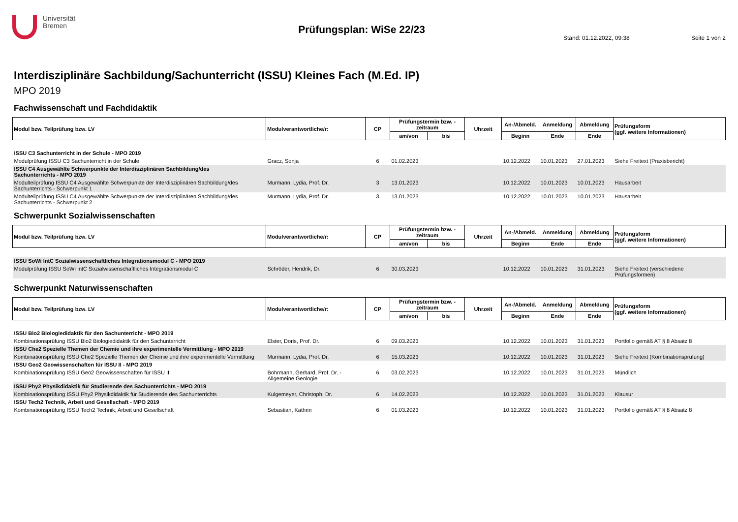Universität
Bremen
Prüfungsplan: WiSe 22/23
Stand: 01.12.2022, 09:38 Seite 1 von 2
Interdisziplinäre Sachbildung/Sachunterricht (ISSU) Kleines Fach (M.Ed. IP)
MPO 2019
Fachwissenschaft und Fachdidaktik
| Modul bzw. Teilprüfung bzw. LV | Modulverantwortliche/r: | CP | Prüfungstermin bzw. -zeitraum | | Uhrzeit | An-/Abmeld. | Anmeldung | Abmeldung | Prüfungsform (ggf. weitere Informationen) |
| --- | --- | --- | --- | --- | --- | --- | --- | --- | --- |
| | | | am/von | bis | | Beginn | Ende | Ende | |
| ISSU C3 Sachunterricht in der Schule - MPO 2019 | | | | | | | | | |
| Modulprüfung ISSU C3 Sachunterricht in der Schule | Gracz, Sonja | 6 | 01.02.2023 | | | 10.12.2022 | 10.01.2023 | 27.01.2023 | Siehe Freitext (Praxisbericht) |
| ISSU C4 Ausgewählte Schwerpunkte der Interdisziplinären Sachbildung/des Sachunterrichts - MPO 2019 | | | | | | | | | |
| Modulteilprüfung ISSU C4 Ausgewählte Schwerpunkte der Interdisziplinären Sachbildung/des Sachunterrichts - Schwerpunkt 1 | Murmann, Lydia, Prof. Dr. | 3 | 13.01.2023 | | | 10.12.2022 | 10.01.2023 | 10.01.2023 | Hausarbeit |
| Modulteilprüfung ISSU C4 Ausgewählte Schwerpunkte der Interdisziplinären Sachbildung/des Sachunterrichts - Schwerpunkt 2 | Murmann, Lydia, Prof. Dr. | 3 | 13.01.2023 | | | 10.12.2022 | 10.01.2023 | 10.01.2023 | Hausarbeit |
Schwerpunkt Sozialwissenschaften
| Modul bzw. Teilprüfung bzw. LV | Modulverantwortliche/r: | CP | Prüfungstermin bzw. -zeitraum | | Uhrzeit | An-/Abmeld. | Anmeldung | Abmeldung | Prüfungsform (ggf. weitere Informationen) |
| --- | --- | --- | --- | --- | --- | --- | --- | --- | --- |
| | | | am/von | bis | | Beginn | Ende | Ende | |
| ISSU SoWi IntC Sozialwissenschaftliches Integrationsmodul C - MPO 2019 | | | | | | | | | |
| Modulprüfung ISSU SoWi IntC Sozialwissenschaftliches Integrationsmodul C | Schröder, Hendrik, Dr. | 6 | 30.03.2023 | | | 10.12.2022 | 10.01.2023 | 31.01.2023 | Siehe Freitext (verschiedene Prüfungsformen) |
Schwerpunkt Naturwissenschaften
| Modul bzw. Teilprüfung bzw. LV | Modulverantwortliche/r: | CP | Prüfungstermin bzw. -zeitraum | | Uhrzeit | An-/Abmeld. | Anmeldung | Abmeldung | Prüfungsform (ggf. weitere Informationen) |
| --- | --- | --- | --- | --- | --- | --- | --- | --- | --- |
| | | | am/von | bis | | Beginn | Ende | Ende | |
| ISSU Bio2 Biologiedidaktik für den Sachunterricht - MPO 2019 | | | | | | | | | |
| Kombinationsprüfung ISSU Bio2 Biologiedidaktik für den Sachunterricht | Elster, Doris, Prof. Dr. | 6 | 09.03.2023 | | | 10.12.2022 | 10.01.2023 | 31.01.2023 | Portfolio gemäß AT § 8 Absatz 8 |
| ISSU Che2 Spezielle Themen der Chemie und ihre experimentelle Vermittlung - MPO 2019 | | | | | | | | | |
| Kombinationsprüfung ISSU Che2 Spezielle Themen der Chemie und ihre experimentelle Vermittlung | Murmann, Lydia, Prof. Dr. | 6 | 15.03.2023 | | | 10.12.2022 | 10.01.2023 | 31.01.2023 | Siehe Freitext (Kombinationsprüfung) |
| ISSU Geo2 Geowissenschaften für ISSU II - MPO 2019 | | | | | | | | | |
| Kombinationsprüfung ISSU Geo2 Geowissenschaften für ISSU II | Bohrmann, Gerhard, Prof. Dr. - Allgemeine Geologie | 6 | 03.02.2023 | | | 10.12.2022 | 10.01.2023 | 31.01.2023 | Mündlich |
| ISSU Phy2 Physikdidaktik für Studierende des Sachunterrichts - MPO 2019 | | | | | | | | | |
| Kombinationsprüfung ISSU Phy2 Physikdidaktik für Studierende des Sachunterrichts | Kulgemeyer, Christoph, Dr. | 6 | 14.02.2023 | | | 10.12.2022 | 10.01.2023 | 31.01.2023 | Klausur |
| ISSU Tech2 Technik, Arbeit und Gesellschaft - MPO 2019 | | | | | | | | | |
| Kombinationsprüfung ISSU Tech2 Technik, Arbeit und Gesellschaft | Sebastian, Kathrin | 6 | 01.03.2023 | | | 10.12.2022 | 10.01.2023 | 31.01.2023 | Portfolio gemäß AT § 8 Absatz 8 |